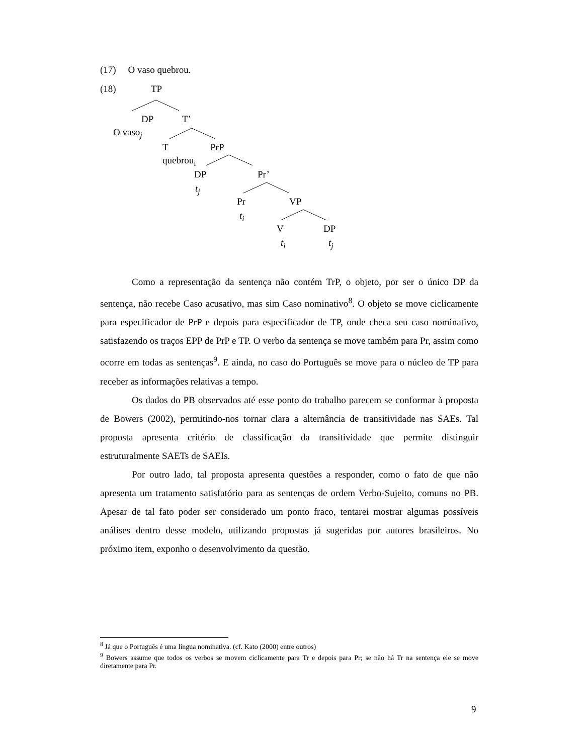(17) O vaso quebrou.
(18) TP
DP T’
O vaso<sub>j</sub>
T PrP
quebrou<sub>i</sub>
DP Pr’
t<sub>j</sub>
Pr VP
t<sub>i</sub>
V DP
t<sub>i</sub> t<sub>j</sub>
Como a representação da sentença não contém TrP, o objeto, por ser o único DP da sentença, não recebe Caso acusativo, mas sim Caso nominativo<sup>8</sup>. O objeto se move ciclicamente para especificador de PrP e depois para especificador de TP, onde checa seu caso nominativo, satisfazendo os traços EPP de PrP e TP. O verbo da sentença se move também para Pr, assim como ocorre em todas as sentenças<sup>9</sup>. E ainda, no caso do Português se move para o núcleo de TP para receber as informações relativas a tempo.
Os dados do PB observados até esse ponto do trabalho parecem se conformar à proposta de Bowers (2002), permitindo-nos tornar clara a alternância de transitividade nas SAEs. Tal proposta apresenta critério de classificação da transitividade que permite distinguir estruturalmente SAETs de SAEIs.
Por outro lado, tal proposta apresenta questões a responder, como o fato de que não apresenta um tratamento satisfatório para as sentenças de ordem Verbo-Sujeito, comuns no PB. Apesar de tal fato poder ser considerado um ponto fraco, tentarei mostrar algumas possíveis análises dentro desse modelo, utilizando propostas já sugeridas por autores brasileiros. No próximo item, exponho o desenvolvimento da questão.
<sup>8</sup> Já que o Português é uma língua nominativa. (cf. Kato (2000) entre outros)
<sup>9</sup> Bowers assume que todos os verbos se movem ciclicamente para Tr e depois para Pr; se não há Tr na sentença ele se move diretamente para Pr.
9